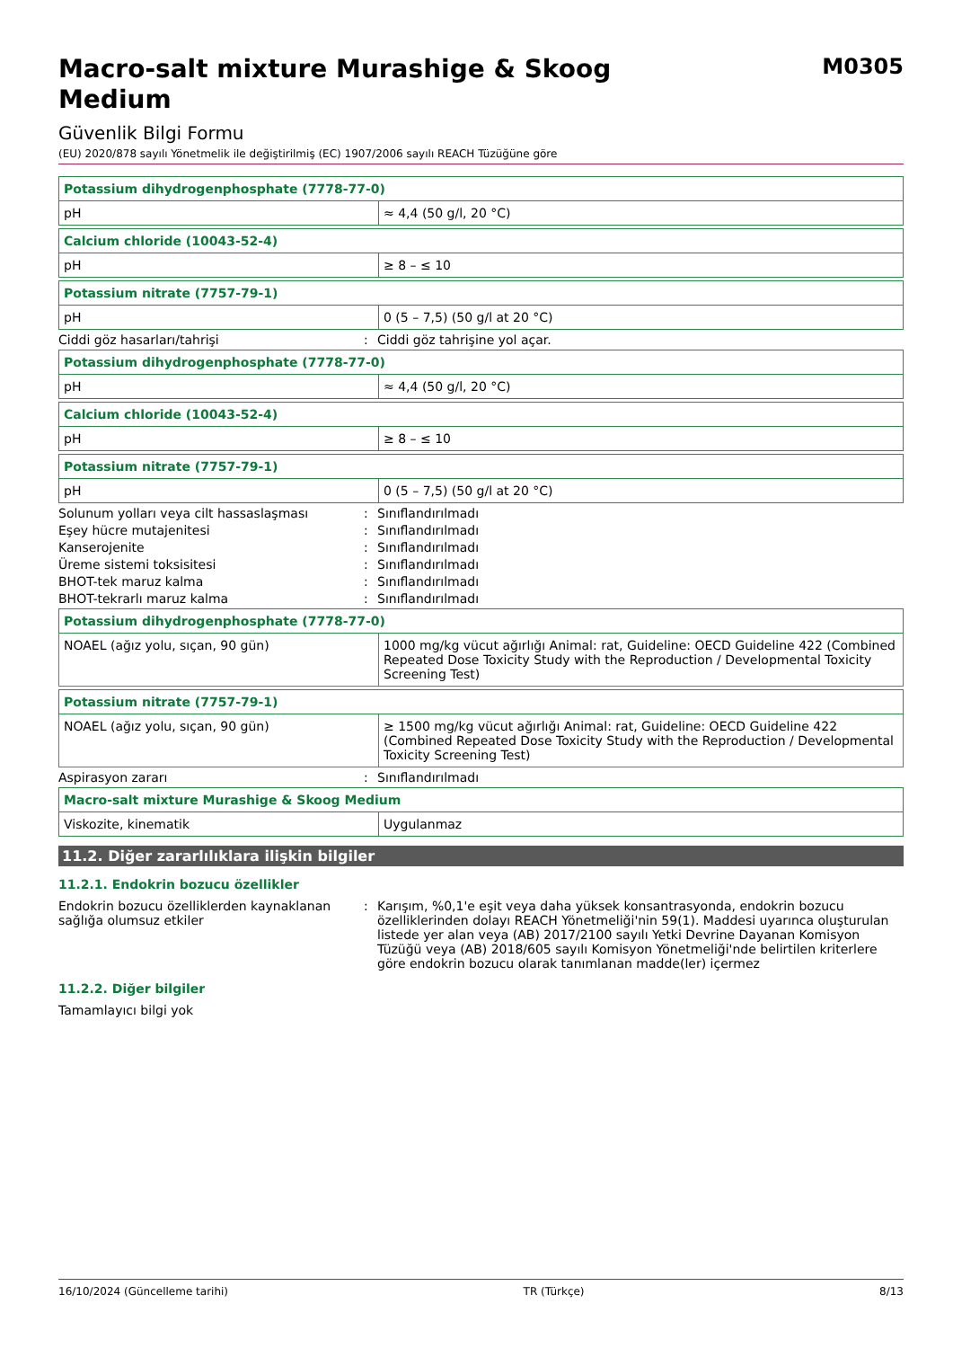Macro-salt mixture Murashige & Skoog Medium
M0305
Güvenlik Bilgi Formu
(EU) 2020/878 sayılı Yönetmelik ile değiştirilmiş (EC) 1907/2006 sayılı REACH Tüzüğüne göre
| Potassium dihydrogenphosphate (7778-77-0) | |
| --- | --- |
| pH | ≈ 4,4 (50 g/l, 20 °C) |
| Calcium chloride (10043-52-4) | |
| --- | --- |
| pH | ≥ 8 – ≤ 10 |
| Potassium nitrate (7757-79-1) | |
| --- | --- |
| pH | 0 (5 – 7,5) (50 g/l at 20 °C) |
Ciddi göz hasarları/tahrişi: Ciddi göz tahrişine yol açar.
| Potassium dihydrogenphosphate (7778-77-0) | |
| --- | --- |
| pH | ≈ 4,4 (50 g/l, 20 °C) |
| Calcium chloride (10043-52-4) | |
| --- | --- |
| pH | ≥ 8 – ≤ 10 |
| Potassium nitrate (7757-79-1) | |
| --- | --- |
| pH | 0 (5 – 7,5) (50 g/l at 20 °C) |
Solunum yolları veya cilt hassaslaşması: Sınıflandırılmadı
Eşey hücre mutajenitesi: Sınıflandırılmadı
Kanserojenite: Sınıflandırılmadı
Üreme sistemi toksisitesi: Sınıflandırılmadı
BHOT-tek maruz kalma: Sınıflandırılmadı
BHOT-tekrarlı maruz kalma: Sınıflandırılmadı
| Potassium dihydrogenphosphate (7778-77-0) | |
| --- | --- |
| NOAEL (ağız yolu, sıçan, 90 gün) | 1000 mg/kg vücut ağırlığı Animal: rat, Guideline: OECD Guideline 422 (Combined Repeated Dose Toxicity Study with the Reproduction / Developmental Toxicity Screening Test) |
| Potassium nitrate (7757-79-1) | |
| --- | --- |
| NOAEL (ağız yolu, sıçan, 90 gün) | ≥ 1500 mg/kg vücut ağırlığı Animal: rat, Guideline: OECD Guideline 422 (Combined Repeated Dose Toxicity Study with the Reproduction / Developmental Toxicity Screening Test) |
Aspirasyon zararı: Sınıflandırılmadı
| Macro-salt mixture Murashige & Skoog Medium | |
| --- | --- |
| Viskozite, kinematik | Uygulanmaz |
11.2. Diğer zararlılıklara ilişkin bilgiler
11.2.1. Endokrin bozucu özellikler
Endokrin bozucu özelliklerden kaynaklanan sağlığa olumsuz etkiler: Karışım, %0,1'e eşit veya daha yüksek konsantrasyonda, endokrin bozucu özelliklerinden dolayı REACH Yönetmeliği'nin 59(1). Maddesi uyarınca oluşturulan listede yer alan veya (AB) 2017/2100 sayılı Yetki Devrine Dayanan Komisyon Tüzüğü veya (AB) 2018/605 sayılı Komisyon Yönetmeliği'nde belirtilen kriterlere göre endokrin bozucu olarak tanımlanan madde(ler) içermez
11.2.2. Diğer bilgiler
Tamamlayıcı bilgi yok
16/10/2024 (Güncelleme tarihi) TR (Türkçe) 8/13